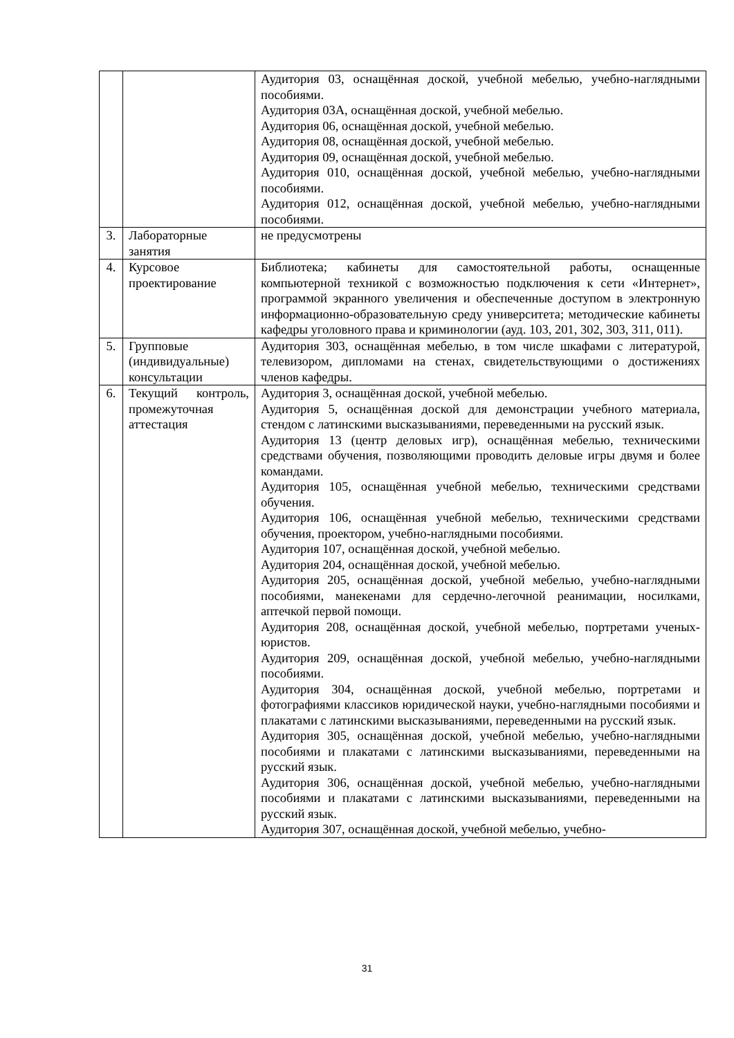| | | Аудитория 03, оснащённая доской, учебной мебелью, учебно-наглядными пособиями. Аудитория 03А, оснащённая доской, учебной мебелью. Аудитория 06, оснащённая доской, учебной мебелью. Аудитория 08, оснащённая доской, учебной мебелью. Аудитория 09, оснащённая доской, учебной мебелью. Аудитория 010, оснащённая доской, учебной мебелью, учебно-наглядными пособиями. Аудитория 012, оснащённая доской, учебной мебелью, учебно-наглядными пособиями. |
| 3. | Лабораторные занятия | не предусмотрены |
| 4. | Курсовое проектирование | Библиотека; кабинеты для самостоятельной работы, оснащенные компьютерной техникой с возможностью подключения к сети «Интернет», программой экранного увеличения и обеспеченные доступом в электронную информационно-образовательную среду университета; методические кабинеты кафедры уголовного права и криминологии (ауд. 103, 201, 302, 303, 311, 011). |
| 5. | Групповые (индивидуальные) консультации | Аудитория 303, оснащённая мебелью, в том числе шкафами с литературой, телевизором, дипломами на стенах, свидетельствующими о достижениях членов кафедры. |
| 6. | Текущий контроль, промежуточная аттестация | Аудитория 3, оснащённая доской, учебной мебелью. Аудитория 5, оснащённая доской для демонстрации учебного материала, стендом с латинскими высказываниями, переведенными на русский язык. Аудитория 13 (центр деловых игр), оснащённая мебелью, техническими средствами обучения, позволяющими проводить деловые игры двумя и более командами. Аудитория 105, оснащённая учебной мебелью, техническими средствами обучения. Аудитория 106, оснащённая учебной мебелью, техническими средствами обучения, проектором, учебно-наглядными пособиями. Аудитория 107, оснащённая доской, учебной мебелью. Аудитория 204, оснащённая доской, учебной мебелью. Аудитория 205, оснащённая доской, учебной мебелью, учебно-наглядными пособиями, манекенами для сердечно-легочной реанимации, носилками, аптечкой первой помощи. Аудитория 208, оснащённая доской, учебной мебелью, портретами ученых-юристов. Аудитория 209, оснащённая доской, учебной мебелью, учебно-наглядными пособиями. Аудитория 304, оснащённая доской, учебной мебелью, портретами и фотографиями классиков юридической науки, учебно-наглядными пособиями и плакатами с латинскими высказываниями, переведенными на русский язык. Аудитория 305, оснащённая доской, учебной мебелью, учебно-наглядными пособиями и плакатами с латинскими высказываниями, переведенными на русский язык. Аудитория 306, оснащённая доской, учебной мебелью, учебно-наглядными пособиями и плакатами с латинскими высказываниями, переведенными на русский язык. Аудитория 307, оснащённая доской, учебной мебелью, учебно- |
31